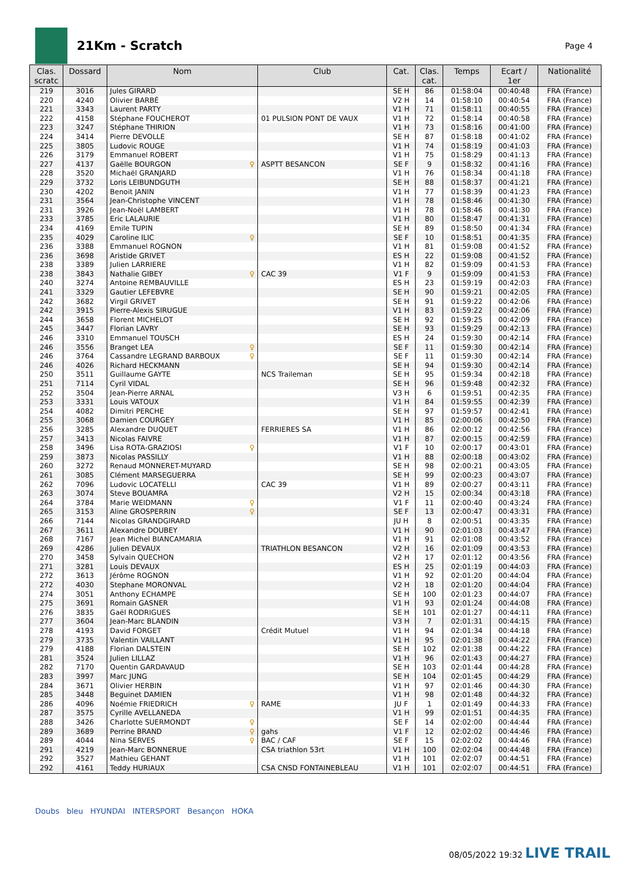21Km - Scratch
Page 4
| Clas. scratc | Dossard | Nom | Club | Cat. | Clas. cat. | Temps | Ecart / 1er | Nationalité |
| --- | --- | --- | --- | --- | --- | --- | --- | --- |
| 219 | 3016 | Jules GIRARD | | SE H | 86 | 01:58:04 | 00:40:48 | FRA (France) |
| 220 | 4240 | Olivier BARBÉ | | V2 H | 14 | 01:58:10 | 00:40:54 | FRA (France) |
| 221 | 3343 | Laurent PARTY | | V1 H | 71 | 01:58:11 | 00:40:55 | FRA (France) |
| 222 | 4158 | Stéphane FOUCHEROT | 01 PULSION PONT DE VAUX | V1 H | 72 | 01:58:14 | 00:40:58 | FRA (France) |
| 223 | 3247 | Stéphane THIRION | | V1 H | 73 | 01:58:16 | 00:41:00 | FRA (France) |
| 224 | 3414 | Pierre DEVOLLE | | SE H | 87 | 01:58:18 | 00:41:02 | FRA (France) |
| 225 | 3805 | Ludovic ROUGE | | V1 H | 74 | 01:58:19 | 00:41:03 | FRA (France) |
| 226 | 3179 | Emmanuel ROBERT | | V1 H | 75 | 01:58:29 | 00:41:13 | FRA (France) |
| 227 | 4137 | Gaëlle BOURGON ♀ | ASPTT BESANCON | SE F | 9 | 01:58:32 | 00:41:16 | FRA (France) |
| 228 | 3520 | Michaël GRANJARD | | V1 H | 76 | 01:58:34 | 00:41:18 | FRA (France) |
| 229 | 3732 | Loris LEIBUNDGUTH | | SE H | 88 | 01:58:37 | 00:41:21 | FRA (France) |
| 230 | 4202 | Benoit JANIN | | V1 H | 77 | 01:58:39 | 00:41:23 | FRA (France) |
| 231 | 3564 | Jean-Christophe VINCENT | | V1 H | 78 | 01:58:46 | 00:41:30 | FRA (France) |
| 231 | 3926 | Jean-Noël LAMBERT | | V1 H | 78 | 01:58:46 | 00:41:30 | FRA (France) |
| 233 | 3785 | Eric LALAURIE | | V1 H | 80 | 01:58:47 | 00:41:31 | FRA (France) |
| 234 | 4169 | Emile TUPIN | | SE H | 89 | 01:58:50 | 00:41:34 | FRA (France) |
| 235 | 4029 | Caroline ILIC ♀ | | SE F | 10 | 01:58:51 | 00:41:35 | FRA (France) |
| 236 | 3388 | Emmanuel ROGNON | | V1 H | 81 | 01:59:08 | 00:41:52 | FRA (France) |
| 236 | 3698 | Aristide GRIVET | | ES H | 22 | 01:59:08 | 00:41:52 | FRA (France) |
| 238 | 3389 | Julien LARRIERE | | V1 H | 82 | 01:59:09 | 00:41:53 | FRA (France) |
| 238 | 3843 | Nathalie GIBEY ♀ | CAC 39 | V1 F | 9 | 01:59:09 | 00:41:53 | FRA (France) |
| 240 | 3274 | Antoine REMBAUVILLE | | ES H | 23 | 01:59:19 | 00:42:03 | FRA (France) |
| 241 | 3329 | Gautier LEFEBVRE | | SE H | 90 | 01:59:21 | 00:42:05 | FRA (France) |
| 242 | 3682 | Virgil GRIVET | | SE H | 91 | 01:59:22 | 00:42:06 | FRA (France) |
| 242 | 3915 | Pierre-Alexis SIRUGUE | | V1 H | 83 | 01:59:22 | 00:42:06 | FRA (France) |
| 244 | 3658 | Florent MICHELOT | | SE H | 92 | 01:59:25 | 00:42:09 | FRA (France) |
| 245 | 3447 | Florian LAVRY | | SE H | 93 | 01:59:29 | 00:42:13 | FRA (France) |
| 246 | 3310 | Emmanuel TOUSCH | | ES H | 24 | 01:59:30 | 00:42:14 | FRA (France) |
| 246 | 3556 | Branget LEA ♀ | | SE F | 11 | 01:59:30 | 00:42:14 | FRA (France) |
| 246 | 3764 | Cassandre LEGRAND BARBOUX ♀ | | SE F | 11 | 01:59:30 | 00:42:14 | FRA (France) |
| 246 | 4026 | Richard HECKMANN | | SE H | 94 | 01:59:30 | 00:42:14 | FRA (France) |
| 250 | 3511 | Guillaume GAYTE | NCS Traileman | SE H | 95 | 01:59:34 | 00:42:18 | FRA (France) |
| 251 | 7114 | Cyril VIDAL | | SE H | 96 | 01:59:48 | 00:42:32 | FRA (France) |
| 252 | 3504 | Jean-Pierre ARNAL | | V3 H | 6 | 01:59:51 | 00:42:35 | FRA (France) |
| 253 | 3331 | Louis VATOUX | | V1 H | 84 | 01:59:55 | 00:42:39 | FRA (France) |
| 254 | 4082 | Dimitri PERCHE | | SE H | 97 | 01:59:57 | 00:42:41 | FRA (France) |
| 255 | 3068 | Damien COURGEY | | V1 H | 85 | 02:00:06 | 00:42:50 | FRA (France) |
| 256 | 3285 | Alexandre DUQUET | FERRIERES SA | V1 H | 86 | 02:00:12 | 00:42:56 | FRA (France) |
| 257 | 3413 | Nicolas FAIVRE | | V1 H | 87 | 02:00:15 | 00:42:59 | FRA (France) |
| 258 | 3496 | Lisa ROTA-GRAZIOSI ♀ | | V1 F | 10 | 02:00:17 | 00:43:01 | FRA (France) |
| 259 | 3873 | Nicolas PASSILLY | | V1 H | 88 | 02:00:18 | 00:43:02 | FRA (France) |
| 260 | 3272 | Renaud MONNERET-MUYARD | | SE H | 98 | 02:00:21 | 00:43:05 | FRA (France) |
| 261 | 3085 | Clément MARSEGUERRA | | SE H | 99 | 02:00:23 | 00:43:07 | FRA (France) |
| 262 | 7096 | Ludovic LOCATELLI | CAC 39 | V1 H | 89 | 02:00:27 | 00:43:11 | FRA (France) |
| 263 | 3074 | Steve BOUAMRA | | V2 H | 15 | 02:00:34 | 00:43:18 | FRA (France) |
| 264 | 3784 | Marie WEIDMANN ♀ | | V1 F | 11 | 02:00:40 | 00:43:24 | FRA (France) |
| 265 | 3153 | Aline GROSPERRIN ♀ | | SE F | 13 | 02:00:47 | 00:43:31 | FRA (France) |
| 266 | 7144 | Nicolas GRANDGIRARD | | JU H | 8 | 02:00:51 | 00:43:35 | FRA (France) |
| 267 | 3611 | Alexandre DOUBEY | | V1 H | 90 | 02:01:03 | 00:43:47 | FRA (France) |
| 268 | 7167 | Jean Michel BIANCAMARIA | | V1 H | 91 | 02:01:08 | 00:43:52 | FRA (France) |
| 269 | 4286 | Julien DEVAUX | TRIATHLON BESANCON | V2 H | 16 | 02:01:09 | 00:43:53 | FRA (France) |
| 270 | 3458 | Sylvain QUECHON | | V2 H | 17 | 02:01:12 | 00:43:56 | FRA (France) |
| 271 | 3281 | Louis DEVAUX | | ES H | 25 | 02:01:19 | 00:44:03 | FRA (France) |
| 272 | 3613 | Jérôme ROGNON | | V1 H | 92 | 02:01:20 | 00:44:04 | FRA (France) |
| 272 | 4030 | Stephane MORONVAL | | V2 H | 18 | 02:01:20 | 00:44:04 | FRA (France) |
| 274 | 3051 | Anthony ECHAMPE | | SE H | 100 | 02:01:23 | 00:44:07 | FRA (France) |
| 275 | 3691 | Romain GASNER | | V1 H | 93 | 02:01:24 | 00:44:08 | FRA (France) |
| 276 | 3835 | Gaël RODRIGUES | | SE H | 101 | 02:01:27 | 00:44:11 | FRA (France) |
| 277 | 3604 | Jean-Marc BLANDIN | | V3 H | 7 | 02:01:31 | 00:44:15 | FRA (France) |
| 278 | 4193 | David FORGET | Crédit Mutuel | V1 H | 94 | 02:01:34 | 00:44:18 | FRA (France) |
| 279 | 3735 | Valentin VAILLANT | | V1 H | 95 | 02:01:38 | 00:44:22 | FRA (France) |
| 279 | 4188 | Florian DALSTEIN | | SE H | 102 | 02:01:38 | 00:44:22 | FRA (France) |
| 281 | 3524 | Julien LILLAZ | | V1 H | 96 | 02:01:43 | 00:44:27 | FRA (France) |
| 282 | 7170 | Quentin GARDAVAUD | | SE H | 103 | 02:01:44 | 00:44:28 | FRA (France) |
| 283 | 3997 | Marc JUNG | | SE H | 104 | 02:01:45 | 00:44:29 | FRA (France) |
| 284 | 3671 | Olivier HERBIN | | V1 H | 97 | 02:01:46 | 00:44:30 | FRA (France) |
| 285 | 3448 | Beguinet DAMIEN | | V1 H | 98 | 02:01:48 | 00:44:32 | FRA (France) |
| 286 | 4096 | Noémie FRIEDRICH ♀ | RAME | JU F | 1 | 02:01:49 | 00:44:33 | FRA (France) |
| 287 | 3575 | Cyrille AVELLANEDA | | V1 H | 99 | 02:01:51 | 00:44:35 | FRA (France) |
| 288 | 3426 | Charlotte SUERMONDT ♀ | | SE F | 14 | 02:02:00 | 00:44:44 | FRA (France) |
| 289 | 3689 | Perrine BRAND ♀ | gahs | V1 F | 12 | 02:02:02 | 00:44:46 | FRA (France) |
| 289 | 4044 | Nina SERVES ♀ | BAC / CAF | SE F | 15 | 02:02:02 | 00:44:46 | FRA (France) |
| 291 | 4219 | Jean-Marc BONNERUE | CSA triathlon 53rt | V1 H | 100 | 02:02:04 | 00:44:48 | FRA (France) |
| 292 | 3527 | Mathieu GEHANT | | V1 H | 101 | 02:02:07 | 00:44:51 | FRA (France) |
| 292 | 4161 | Teddy HURIAUX | CSA CNSD FONTAINEBLEAU | V1 H | 101 | 02:02:07 | 00:44:51 | FRA (France) |
Doubs bleu HYUNDAI INTERSPORT Besançon HOKA
08/05/2022 19:32 LIVE TRAIL